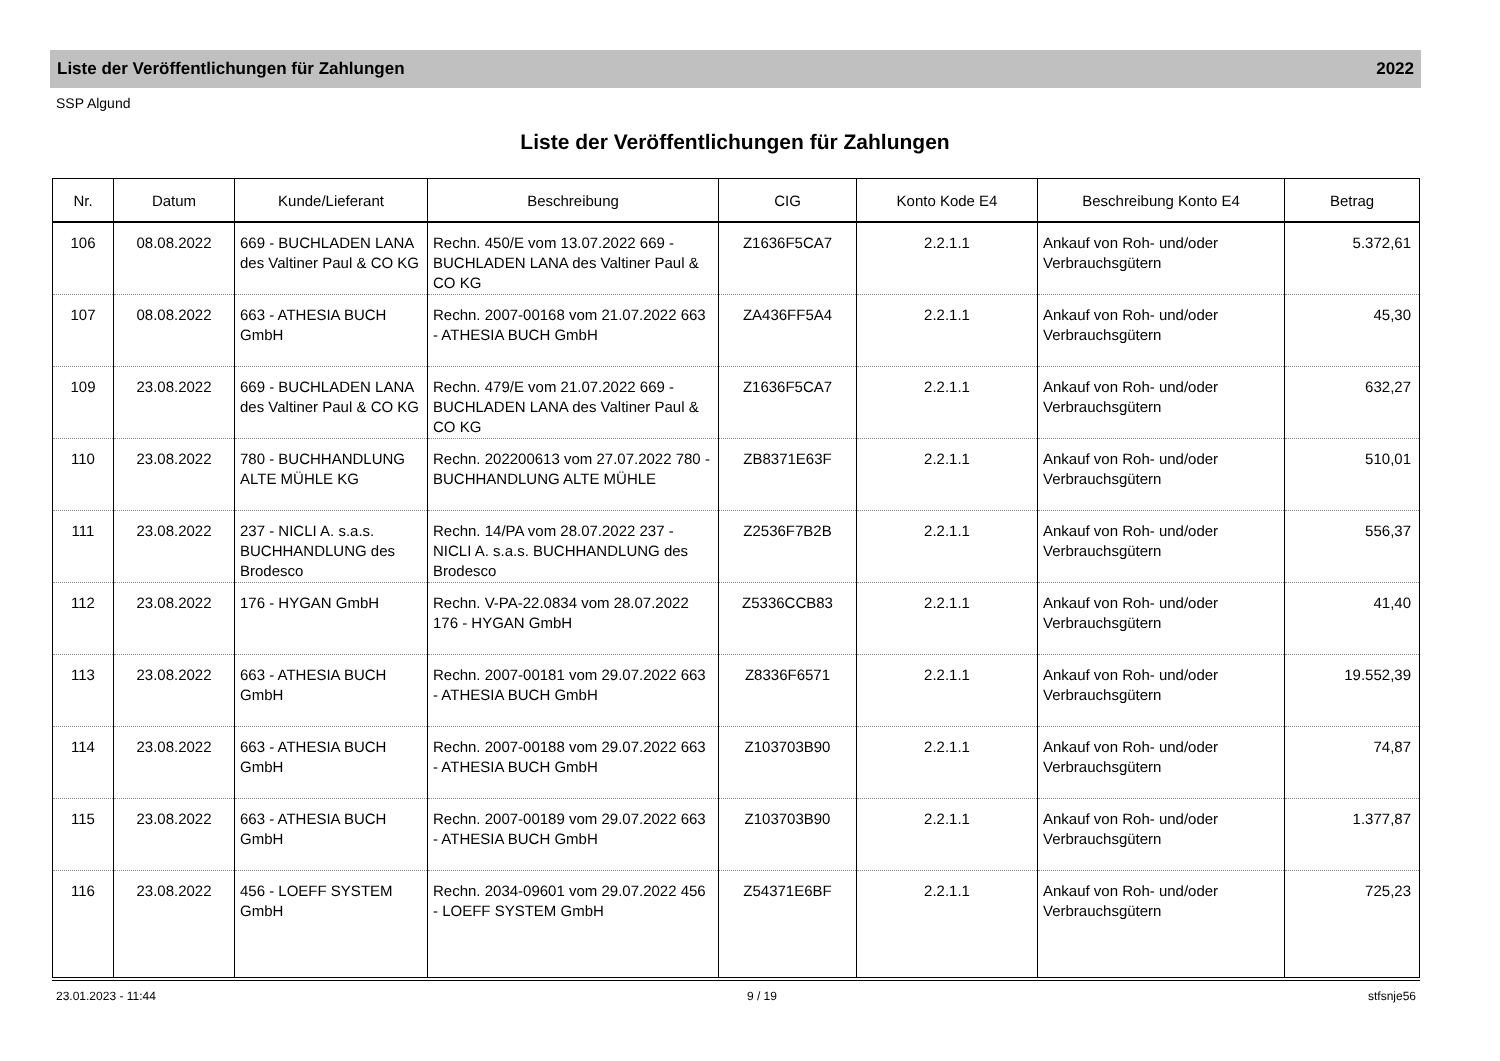Liste der Veröffentlichungen für Zahlungen 2022
SSP Algund
Liste der Veröffentlichungen für Zahlungen
| Nr. | Datum | Kunde/Lieferant | Beschreibung | CIG | Konto Kode E4 | Beschreibung Konto E4 | Betrag |
| --- | --- | --- | --- | --- | --- | --- | --- |
| 106 | 08.08.2022 | 669 - BUCHLADEN LANA des Valtiner Paul & CO KG | Rechn. 450/E vom 13.07.2022 669 - BUCHLADEN LANA des Valtiner Paul & CO KG | Z1636F5CA7 | 2.2.1.1 | Ankauf von Roh- und/oder Verbrauchsgütern | 5.372,61 |
| 107 | 08.08.2022 | 663 - ATHESIA BUCH GmbH | Rechn. 2007-00168 vom 21.07.2022 663 - ATHESIA BUCH GmbH | ZA436FF5A4 | 2.2.1.1 | Ankauf von Roh- und/oder Verbrauchsgütern | 45,30 |
| 109 | 23.08.2022 | 669 - BUCHLADEN LANA des Valtiner Paul & CO KG | Rechn. 479/E vom 21.07.2022 669 - BUCHLADEN LANA des Valtiner Paul & CO KG | Z1636F5CA7 | 2.2.1.1 | Ankauf von Roh- und/oder Verbrauchsgütern | 632,27 |
| 110 | 23.08.2022 | 780 - BUCHHANDLUNG ALTE MÜHLE KG | Rechn. 202200613 vom 27.07.2022 780 - BUCHHANDLUNG ALTE MÜHLE | ZB8371E63F | 2.2.1.1 | Ankauf von Roh- und/oder Verbrauchsgütern | 510,01 |
| 111 | 23.08.2022 | 237 - NICLI A. s.a.s. BUCHHANDLUNG des Brodesco | Rechn. 14/PA vom 28.07.2022 237 - NICLI A. s.a.s. BUCHHANDLUNG des Brodesco | Z2536F7B2B | 2.2.1.1 | Ankauf von Roh- und/oder Verbrauchsgütern | 556,37 |
| 112 | 23.08.2022 | 176 - HYGAN GmbH | Rechn. V-PA-22.0834 vom 28.07.2022 176 - HYGAN GmbH | Z5336CCB83 | 2.2.1.1 | Ankauf von Roh- und/oder Verbrauchsgütern | 41,40 |
| 113 | 23.08.2022 | 663 - ATHESIA BUCH GmbH | Rechn. 2007-00181 vom 29.07.2022 663 - ATHESIA BUCH GmbH | Z8336F6571 | 2.2.1.1 | Ankauf von Roh- und/oder Verbrauchsgütern | 19.552,39 |
| 114 | 23.08.2022 | 663 - ATHESIA BUCH GmbH | Rechn. 2007-00188 vom 29.07.2022 663 - ATHESIA BUCH GmbH | Z103703B90 | 2.2.1.1 | Ankauf von Roh- und/oder Verbrauchsgütern | 74,87 |
| 115 | 23.08.2022 | 663 - ATHESIA BUCH GmbH | Rechn. 2007-00189 vom 29.07.2022 663 - ATHESIA BUCH GmbH | Z103703B90 | 2.2.1.1 | Ankauf von Roh- und/oder Verbrauchsgütern | 1.377,87 |
| 116 | 23.08.2022 | 456 - LOEFF SYSTEM GmbH | Rechn. 2034-09601 vom 29.07.2022 456 - LOEFF SYSTEM GmbH | Z54371E6BF | 2.2.1.1 | Ankauf von Roh- und/oder Verbrauchsgütern | 725,23 |
23.01.2023 - 11:44 9 / 19 stfsnje56